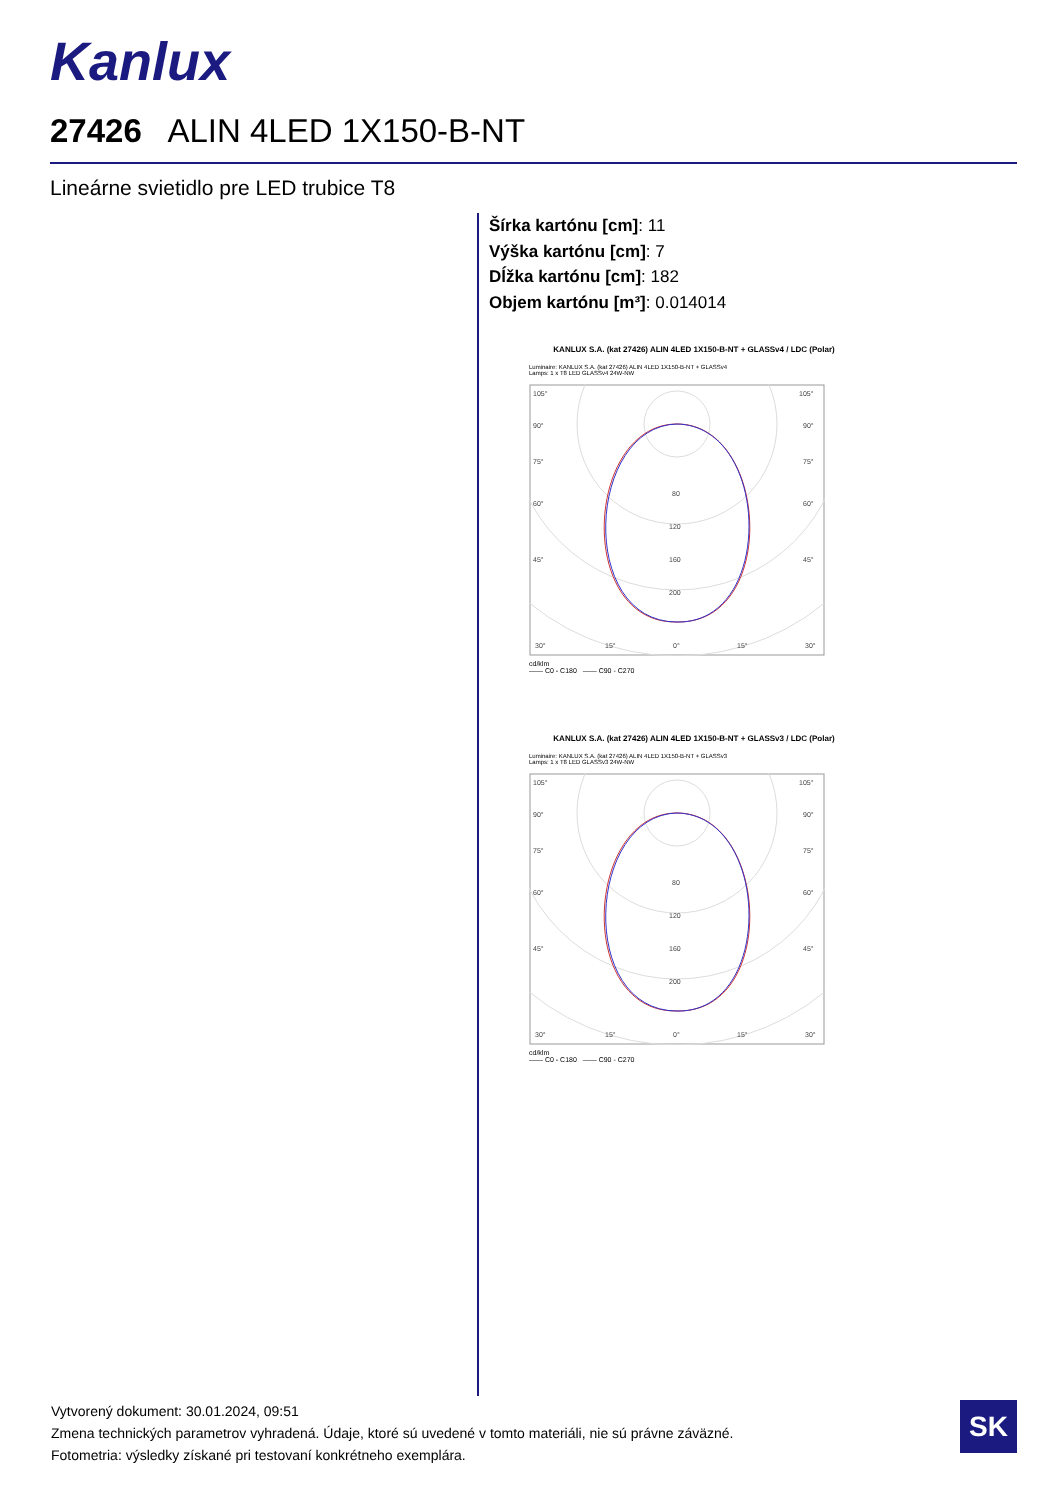Kanlux
27426 ALIN 4LED 1X150-B-NT
Lineárne svietidlo pre LED trubice T8
Šírka kartónu [cm]: 11
Výška kartónu [cm]: 7
Dĺžka kartónu [cm]: 182
Objem kartónu [m³]: 0.014014
KANLUX S.A. (kat 27426) ALIN 4LED 1X150-B-NT + GLASSv4 / LDC (Polar)
Luminaire: KANLUX S.A. (kat 27426) ALIN 4LED 1X150-B-NT + GLASSv4
Lamps: 1 x T8 LED GLASSv4 24W-NW
105°
105°
90°
90°
75°
75°
60°
60°
45°
45°
80
120
160
200
30°
15°
0°
15°
30°
cd/klm
—— C0 - C180 —— C90 - C270
KANLUX S.A. (kat 27426) ALIN 4LED 1X150-B-NT + GLASSv3 / LDC (Polar)
Luminaire: KANLUX S.A. (kat 27426) ALIN 4LED 1X150-B-NT + GLASSv3
Lamps: 1 x T8 LED GLASSv3 24W-NW
105°
105°
90°
90°
75°
75°
60°
60°
45°
45°
80
120
160
200
30°
15°
0°
15°
30°
cd/klm
—— C0 - C180 —— C90 - C270
Vytvorený dokument: 30.01.2024, 09:51
Zmena technických parametrov vyhradená. Údaje, ktoré sú uvedené v tomto materiáli, nie sú právne záväzné.
Fotometria: výsledky získané pri testovaní konkrétneho exemplára.
SK